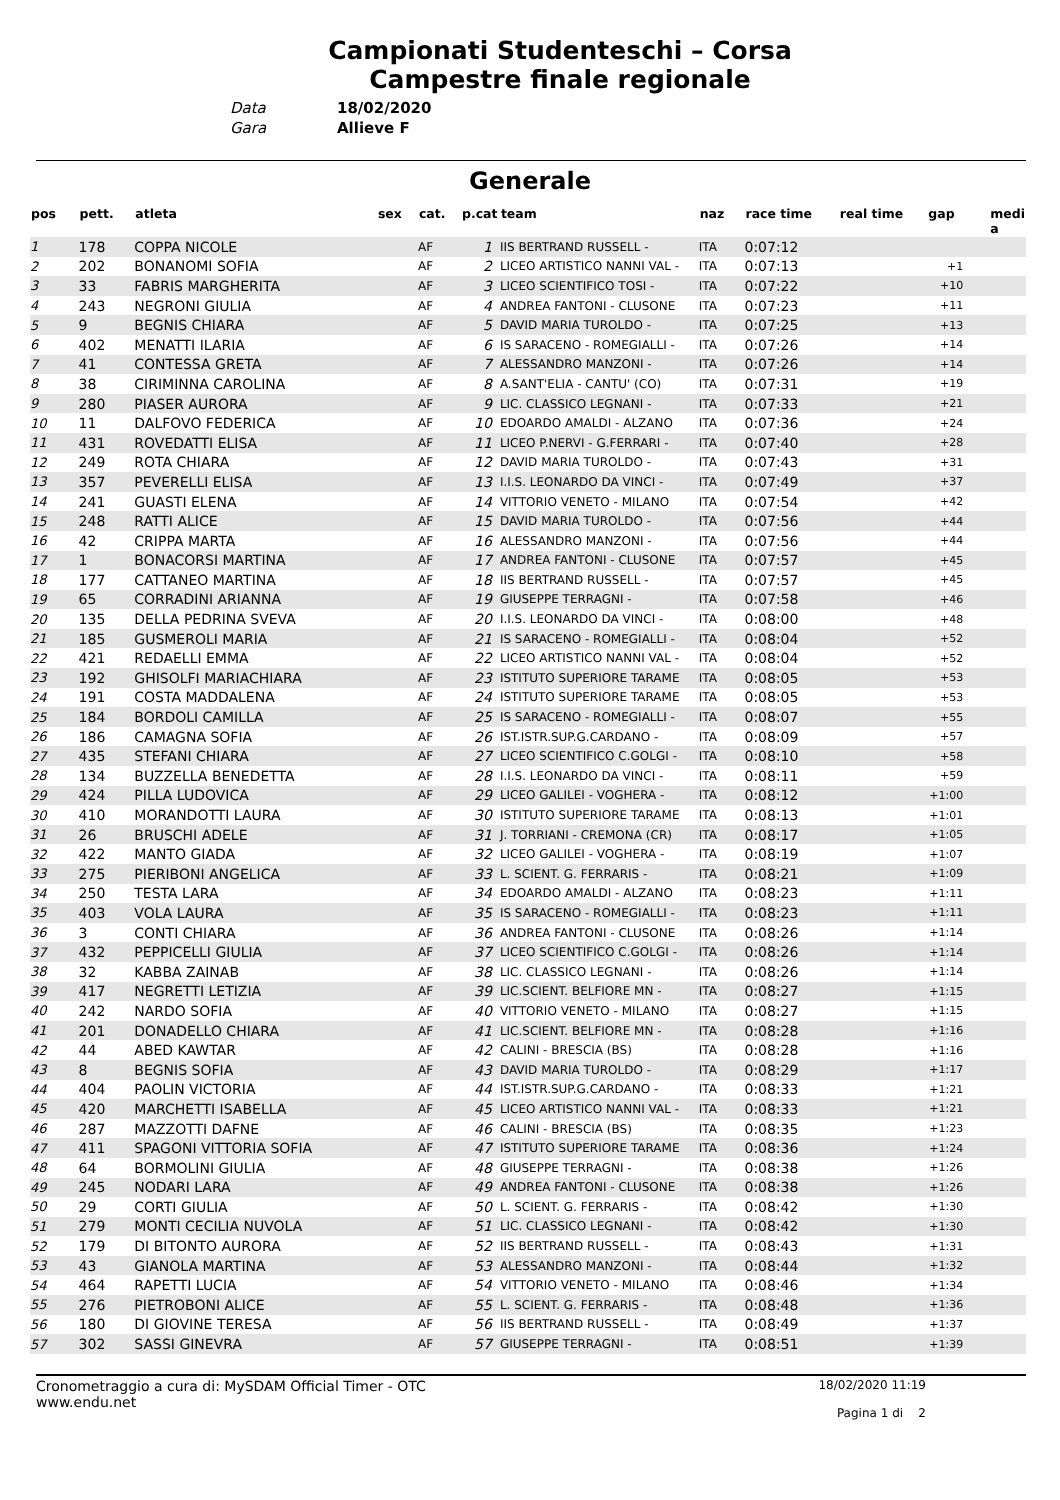Campionati Studenteschi – Corsa
Campestre finale regionale
Data 18/02/2020
Gara Allieve F
Generale
| pos | pett. | atleta | sex | cat. | p.cat | team | naz | race time | real time | gap | medi a |
| --- | --- | --- | --- | --- | --- | --- | --- | --- | --- | --- | --- |
| 1 | 178 | COPPA NICOLE | | AF | 1 | IIS BERTRAND RUSSELL - | ITA | 0:07:12 | | | |
| 2 | 202 | BONANOMI SOFIA | | AF | 2 | LICEO ARTISTICO NANNI VAL - | ITA | 0:07:13 | | +1 | |
| 3 | 33 | FABRIS MARGHERITA | | AF | 3 | LICEO SCIENTIFICO TOSI - | ITA | 0:07:22 | | +10 | |
| 4 | 243 | NEGRONI GIULIA | | AF | 4 | ANDREA FANTONI - CLUSONE | ITA | 0:07:23 | | +11 | |
| 5 | 9 | BEGNIS CHIARA | | AF | 5 | DAVID MARIA TUROLDO - | ITA | 0:07:25 | | +13 | |
| 6 | 402 | MENATTI ILARIA | | AF | 6 | IS SARACENO - ROMEGIALLI - | ITA | 0:07:26 | | +14 | |
| 7 | 41 | CONTESSA GRETA | | AF | 7 | ALESSANDRO MANZONI - | ITA | 0:07:26 | | +14 | |
| 8 | 38 | CIRIMINNA CAROLINA | | AF | 8 | A.SANT'ELIA - CANTU' (CO) | ITA | 0:07:31 | | +19 | |
| 9 | 280 | PIASER AURORA | | AF | 9 | LIC. CLASSICO LEGNANI - | ITA | 0:07:33 | | +21 | |
| 10 | 11 | DALFOVO FEDERICA | | AF | 10 | EDOARDO AMALDI - ALZANO | ITA | 0:07:36 | | +24 | |
| 11 | 431 | ROVEDATTI ELISA | | AF | 11 | LICEO P.NERVI - G.FERRARI - | ITA | 0:07:40 | | +28 | |
| 12 | 249 | ROTA CHIARA | | AF | 12 | DAVID MARIA TUROLDO - | ITA | 0:07:43 | | +31 | |
| 13 | 357 | PEVERELLI ELISA | | AF | 13 | I.I.S. LEONARDO DA VINCI - | ITA | 0:07:49 | | +37 | |
| 14 | 241 | GUASTI ELENA | | AF | 14 | VITTORIO VENETO - MILANO | ITA | 0:07:54 | | +42 | |
| 15 | 248 | RATTI ALICE | | AF | 15 | DAVID MARIA TUROLDO - | ITA | 0:07:56 | | +44 | |
| 16 | 42 | CRIPPA MARTA | | AF | 16 | ALESSANDRO MANZONI - | ITA | 0:07:56 | | +44 | |
| 17 | 1 | BONACORSI MARTINA | | AF | 17 | ANDREA FANTONI - CLUSONE | ITA | 0:07:57 | | +45 | |
| 18 | 177 | CATTANEO MARTINA | | AF | 18 | IIS BERTRAND RUSSELL - | ITA | 0:07:57 | | +45 | |
| 19 | 65 | CORRADINI ARIANNA | | AF | 19 | GIUSEPPE TERRAGNI - | ITA | 0:07:58 | | +46 | |
| 20 | 135 | DELLA PEDRINA SVEVA | | AF | 20 | I.I.S. LEONARDO DA VINCI - | ITA | 0:08:00 | | +48 | |
| 21 | 185 | GUSMEROLI MARIA | | AF | 21 | IS SARACENO - ROMEGIALLI - | ITA | 0:08:04 | | +52 | |
| 22 | 421 | REDAELLI EMMA | | AF | 22 | LICEO ARTISTICO NANNI VAL - | ITA | 0:08:04 | | +52 | |
| 23 | 192 | GHISOLFI MARIACHIARA | | AF | 23 | ISTITUTO SUPERIORE TARAME | ITA | 0:08:05 | | +53 | |
| 24 | 191 | COSTA MADDALENA | | AF | 24 | ISTITUTO SUPERIORE TARAME | ITA | 0:08:05 | | +53 | |
| 25 | 184 | BORDOLI CAMILLA | | AF | 25 | IS SARACENO - ROMEGIALLI - | ITA | 0:08:07 | | +55 | |
| 26 | 186 | CAMAGNA SOFIA | | AF | 26 | IST.ISTR.SUP.G.CARDANO - | ITA | 0:08:09 | | +57 | |
| 27 | 435 | STEFANI CHIARA | | AF | 27 | LICEO SCIENTIFICO C.GOLGI - | ITA | 0:08:10 | | +58 | |
| 28 | 134 | BUZZELLA BENEDETTA | | AF | 28 | I.I.S. LEONARDO DA VINCI - | ITA | 0:08:11 | | +59 | |
| 29 | 424 | PILLA LUDOVICA | | AF | 29 | LICEO GALILEI - VOGHERA - | ITA | 0:08:12 | | +1:00 | |
| 30 | 410 | MORANDOTTI LAURA | | AF | 30 | ISTITUTO SUPERIORE TARAME | ITA | 0:08:13 | | +1:01 | |
| 31 | 26 | BRUSCHI ADELE | | AF | 31 | J. TORRIANI - CREMONA (CR) | ITA | 0:08:17 | | +1:05 | |
| 32 | 422 | MANTO GIADA | | AF | 32 | LICEO GALILEI - VOGHERA - | ITA | 0:08:19 | | +1:07 | |
| 33 | 275 | PIERIBONI ANGELICA | | AF | 33 | L. SCIENT. G. FERRARIS - | ITA | 0:08:21 | | +1:09 | |
| 34 | 250 | TESTA LARA | | AF | 34 | EDOARDO AMALDI - ALZANO | ITA | 0:08:23 | | +1:11 | |
| 35 | 403 | VOLA LAURA | | AF | 35 | IS SARACENO - ROMEGIALLI - | ITA | 0:08:23 | | +1:11 | |
| 36 | 3 | CONTI CHIARA | | AF | 36 | ANDREA FANTONI - CLUSONE | ITA | 0:08:26 | | +1:14 | |
| 37 | 432 | PEPPICELLI GIULIA | | AF | 37 | LICEO SCIENTIFICO C.GOLGI - | ITA | 0:08:26 | | +1:14 | |
| 38 | 32 | KABBA ZAINAB | | AF | 38 | LIC. CLASSICO LEGNANI - | ITA | 0:08:26 | | +1:14 | |
| 39 | 417 | NEGRETTI LETIZIA | | AF | 39 | LIC.SCIENT. BELFIORE MN - | ITA | 0:08:27 | | +1:15 | |
| 40 | 242 | NARDO SOFIA | | AF | 40 | VITTORIO VENETO - MILANO | ITA | 0:08:27 | | +1:15 | |
| 41 | 201 | DONADELLO CHIARA | | AF | 41 | LIC.SCIENT. BELFIORE MN - | ITA | 0:08:28 | | +1:16 | |
| 42 | 44 | ABED KAWTAR | | AF | 42 | CALINI - BRESCIA (BS) | ITA | 0:08:28 | | +1:16 | |
| 43 | 8 | BEGNIS SOFIA | | AF | 43 | DAVID MARIA TUROLDO - | ITA | 0:08:29 | | +1:17 | |
| 44 | 404 | PAOLIN VICTORIA | | AF | 44 | IST.ISTR.SUP.G.CARDANO - | ITA | 0:08:33 | | +1:21 | |
| 45 | 420 | MARCHETTI ISABELLA | | AF | 45 | LICEO ARTISTICO NANNI VAL - | ITA | 0:08:33 | | +1:21 | |
| 46 | 287 | MAZZOTTI DAFNE | | AF | 46 | CALINI - BRESCIA (BS) | ITA | 0:08:35 | | +1:23 | |
| 47 | 411 | SPAGONI VITTORIA SOFIA | | AF | 47 | ISTITUTO SUPERIORE TARAME | ITA | 0:08:36 | | +1:24 | |
| 48 | 64 | BORMOLINI GIULIA | | AF | 48 | GIUSEPPE TERRAGNI - | ITA | 0:08:38 | | +1:26 | |
| 49 | 245 | NODARI LARA | | AF | 49 | ANDREA FANTONI - CLUSONE | ITA | 0:08:38 | | +1:26 | |
| 50 | 29 | CORTI GIULIA | | AF | 50 | L. SCIENT. G. FERRARIS - | ITA | 0:08:42 | | +1:30 | |
| 51 | 279 | MONTI CECILIA NUVOLA | | AF | 51 | LIC. CLASSICO LEGNANI - | ITA | 0:08:42 | | +1:30 | |
| 52 | 179 | DI BITONTO AURORA | | AF | 52 | IIS BERTRAND RUSSELL - | ITA | 0:08:43 | | +1:31 | |
| 53 | 43 | GIANOLA MARTINA | | AF | 53 | ALESSANDRO MANZONI - | ITA | 0:08:44 | | +1:32 | |
| 54 | 464 | RAPETTI LUCIA | | AF | 54 | VITTORIO VENETO - MILANO | ITA | 0:08:46 | | +1:34 | |
| 55 | 276 | PIETROBONI ALICE | | AF | 55 | L. SCIENT. G. FERRARIS - | ITA | 0:08:48 | | +1:36 | |
| 56 | 180 | DI GIOVINE TERESA | | AF | 56 | IIS BERTRAND RUSSELL - | ITA | 0:08:49 | | +1:37 | |
| 57 | 302 | SASSI GINEVRA | | AF | 57 | GIUSEPPE TERRAGNI - | ITA | 0:08:51 | | +1:39 | |
Cronometraggio a cura di: MySDAM Official Timer - OTC
www.endu.net
18/02/2020 11:19
Pagina 1 di 2